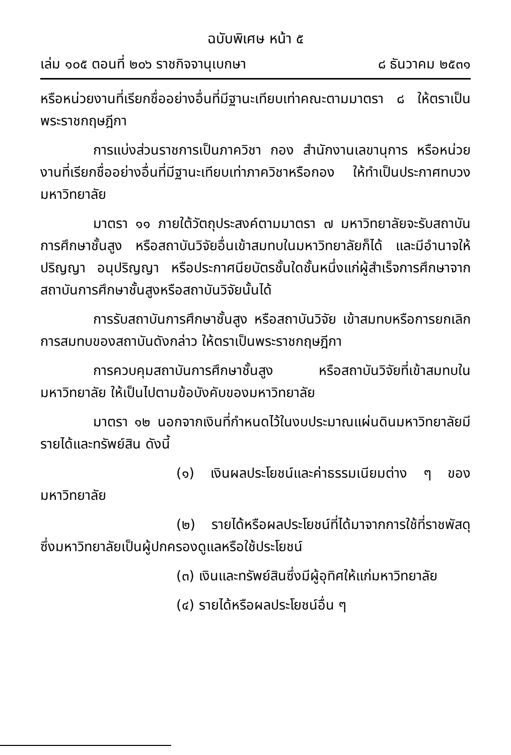ฉบับพิเศษ หน้า ๕
เล่ม ๑๐๕ ตอนที่ ๒๐๖ ราชกิจจานุเบกษา ๘ ธันวาคม ๒๕๓๑
หรือหน่วยงานที่เรียกชื่ออย่างอื่นที่มีฐานะเทียบเท่าคณะตามมาตรา ๘ ให้ตราเป็นพระราชกฤษฎีกา
การแบ่งส่วนราชการเป็นภาควิชา กอง สำนักงานเลขานุการ หรือหน่วยงานที่เรียกชื่ออย่างอื่นที่มีฐานะเทียบเท่าภาควิชาหรือกอง ให้ทำเป็นประกาศทบวงมหาวิทยาลัย
มาตรา ๑๑ ภายใต้วัตถุประสงค์ตามมาตรา ๗ มหาวิทยาลัยจะรับสถาบันการศึกษาชั้นสูง หรือสถาบันวิจัยอื่นเข้าสมทบในมหาวิทยาลัยก็ได้ และมีอำนาจให้ปริญญา อนุปริญญา หรือประกาศนียบัตรชั้นใดชั้นหนึ่งแก่ผู้สำเร็จการศึกษาจากสถาบันการศึกษาชั้นสูงหรือสถาบันวิจัยนั้นได้
การรับสถาบันการศึกษาชั้นสูง หรือสถาบันวิจัย เข้าสมทบหรือการยกเลิกการสมทบของสถาบันดังกล่าว ให้ตราเป็นพระราชกฤษฎีกา
การควบคุมสถาบันการศึกษาชั้นสูง หรือสถาบันวิจัยที่เข้าสมทบในมหาวิทยาลัย ให้เป็นไปตามข้อบังคับของมหาวิทยาลัย
มาตรา ๑๒ นอกจากเงินที่กำหนดไว้ในงบประมาณแผ่นดินมหาวิทยาลัยมีรายได้และทรัพย์สิน ดังนี้
(๑) เงินผลประโยชน์และค่าธรรมเนียมต่าง ๆ ของมหาวิทยาลัย
(๒) รายได้หรือผลประโยชน์ที่ได้มาจากการใช้ที่ราชพัสดุ ซึ่งมหาวิทยาลัยเป็นผู้ปกครองดูแลหรือใช้ประโยชน์
(๓) เงินและทรัพย์สินซึ่งมีผู้อุทิศให้แก่มหาวิทยาลัย
(๔) รายได้หรือผลประโยชน์อื่น ๆ